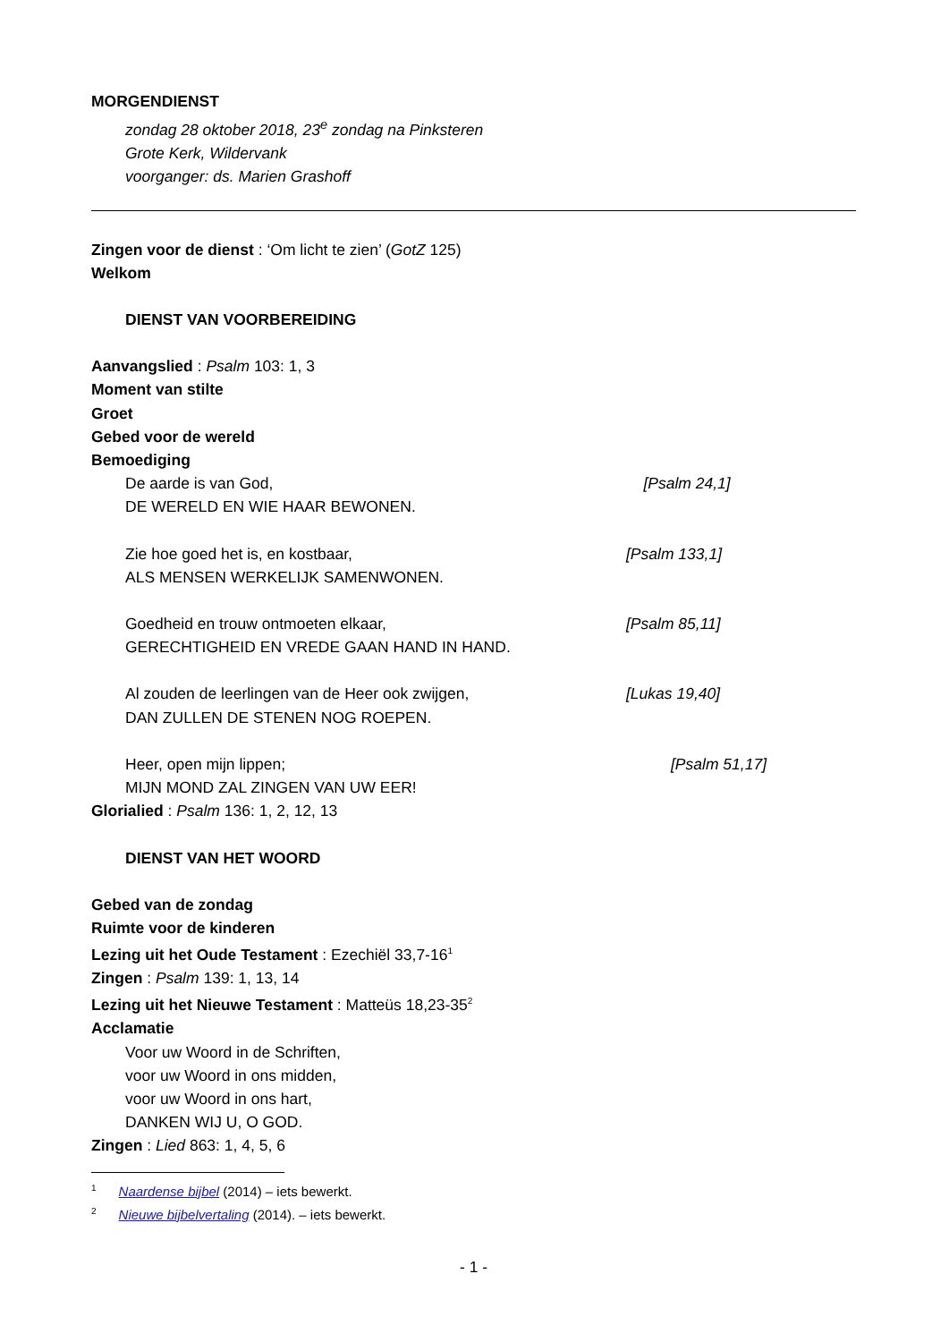MORGENDIENST
zondag 28 oktober 2018, 23<sup>e</sup> zondag na Pinksteren
Grote Kerk, Wildervank
voorganger: ds. Marien Grashoff
Zingen voor de dienst : ‘Om licht te zien’ (GotZ 125)
Welkom
DIENST VAN VOORBEREIDING
Aanvangslied : Psalm 103: 1, 3
Moment van stilte
Groet
Gebed voor de wereld
Bemoediging
De aarde is van God, [Psalm 24,1]
DE WERELD EN WIE HAAR BEWONEN.
Zie hoe goed het is, en kostbaar, [Psalm 133,1]
ALS MENSEN WERKELIJK SAMENWONEN.
Goedheid en trouw ontmoeten elkaar, [Psalm 85,11]
GERECHTIGHEID EN VREDE GAAN HAND IN HAND.
Al zouden de leerlingen van de Heer ook zwijgen, [Lukas 19,40]
DAN ZULLEN DE STENEN NOG ROEPEN.
Heer, open mijn lippen; [Psalm 51,17]
MIJN MOND ZAL ZINGEN VAN UW EER!
Glorialied : Psalm 136: 1, 2, 12, 13
DIENST VAN HET WOORD
Gebed van de zondag
Ruimte voor de kinderen
Lezing uit het Oude Testament : Ezechiël 33,7-16<sup>1</sup>
Zingen : Psalm 139: 1, 13, 14
Lezing uit het Nieuwe Testament : Matteüs 18,23-35<sup>2</sup>
Acclamatie
Voor uw Woord in de Schriften,
voor uw Woord in ons midden,
voor uw Woord in ons hart,
DANKEN WIJ U, O GOD.
Zingen : Lied 863: 1, 4, 5, 6
<sup>1</sup> Naardense bijbel (2014) – iets bewerkt.
<sup>2</sup> Nieuwe bijbelvertaling (2014). – iets bewerkt.
- 1 -